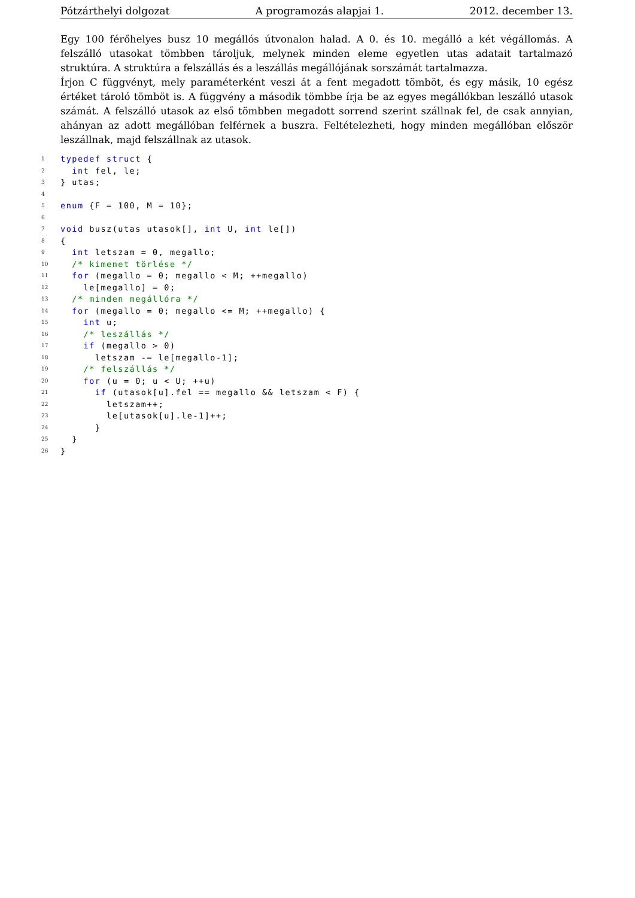Pótzárthelyi dolgozat A programozás alapjai 1. 2012. december 13.
Egy 100 férőhelyes busz 10 megállós útvonalon halad. A 0. és 10. megálló a két végállomás. A felszálló utasokat tömbben tároljuk, melynek minden eleme egyetlen utas adatait tartalmazó struktúra. A struktúra a felszállás és a leszállás megállójának sorszámát tartalmazza.
Írjon C függvényt, mely paraméterként veszi át a fent megadott tömböt, és egy másik, 10 egész értéket tároló tömböt is. A függvény a második tömbbe írja be az egyes megállókban leszálló utasok számát. A felszálló utasok az első tömbben megadott sorrend szerint szállnak fel, de csak annyian, ahányan az adott megállóban felférnek a buszra. Feltételezheti, hogy minden megállóban először leszállnak, majd felszállnak az utasok.
1 typedef struct {
2 int fel, le;
3 } utas;
4
5 enum {F = 100, M = 10};
6
7 void busz(utas utasok[], int U, int le[])
8 {
9 int letszam = 0, megallo;
10 /* kimenet törlése */
11 for (megallo = 0; megallo < M; ++megallo)
12 le[megallo] = 0;
13 /* minden megállóra */
14 for (megallo = 0; megallo <= M; ++megallo) {
15 int u;
16 /* leszállás */
17 if (megallo > 0)
18 letszam -= le[megallo-1];
19 /* felszállás */
20 for (u = 0; u < U; ++u)
21 if (utasok[u].fel == megallo && letszam < F) {
22 letszam++;
23 le[utasok[u].le-1]++;
24 }
25 }
26 }